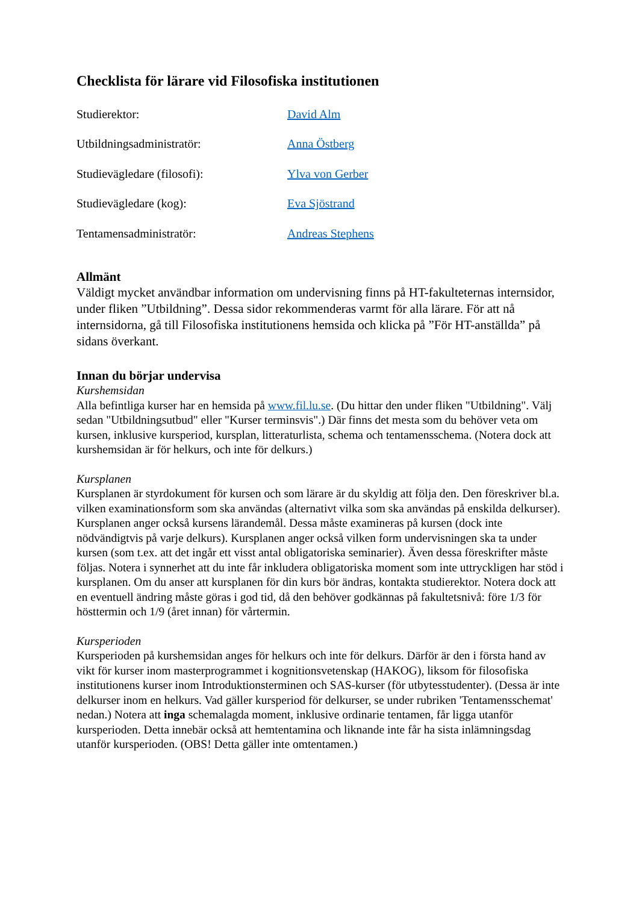Checklista för lärare vid Filosofiska institutionen
| Studierektor: | David Alm |
| Utbildningsadministratör: | Anna Östberg |
| Studievägledare (filosofi): | Ylva von Gerber |
| Studievägledare (kog): | Eva Sjöstrand |
| Tentamensadministratör: | Andreas Stephens |
Allmänt
Väldigt mycket användbar information om undervisning finns på HT-fakulteternas internsidor, under fliken ”Utbildning”. Dessa sidor rekommenderas varmt för alla lärare. För att nå internsidorna, gå till Filosofiska institutionens hemsida och klicka på ”För HT-anställda” på sidans överkant.
Innan du börjar undervisa
Kurshemsidan
Alla befintliga kurser har en hemsida på www.fil.lu.se. (Du hittar den under fliken "Utbildning". Välj sedan "Utbildningsutbud" eller "Kurser terminsvis".) Där finns det mesta som du behöver veta om kursen, inklusive kursperiod, kursplan, litteraturlista, schema och tentamensschema. (Notera dock att kurshemsidan är för helkurs, och inte för delkurs.)
Kursplanen
Kursplanen är styrdokument för kursen och som lärare är du skyldig att följa den. Den föreskriver bl.a. vilken examinationsform som ska användas (alternativt vilka som ska användas på enskilda delkurser). Kursplanen anger också kursens lärandemål. Dessa måste examineras på kursen (dock inte nödvändigtvis på varje delkurs). Kursplanen anger också vilken form undervisningen ska ta under kursen (som t.ex. att det ingår ett visst antal obligatoriska seminarier). Även dessa föreskrifter måste följas. Notera i synnerhet att du inte får inkludera obligatoriska moment som inte uttryckligen har stöd i kursplanen. Om du anser att kursplanen för din kurs bör ändras, kontakta studierektor. Notera dock att en eventuell ändring måste göras i god tid, då den behöver godkännas på fakultetsnivå: före 1/3 för hösttermin och 1/9 (året innan) för vårtermin.
Kursperioden
Kursperioden på kurshemsidan anges för helkurs och inte för delkurs. Därför är den i första hand av vikt för kurser inom masterprogrammet i kognitionsvetenskap (HAKOG), liksom för filosofiska institutionens kurser inom Introduktionsterminen och SAS-kurser (för utbytesstudenter). (Dessa är inte delkurser inom en helkurs. Vad gäller kursperiod för delkurser, se under rubriken 'Tentamensschemat' nedan.) Notera att inga schemalagda moment, inklusive ordinarie tentamen, får ligga utanför kursperioden. Detta innebär också att hemtentamina och liknande inte får ha sista inlämningsdag utanför kursperioden. (OBS! Detta gäller inte omtentamen.)